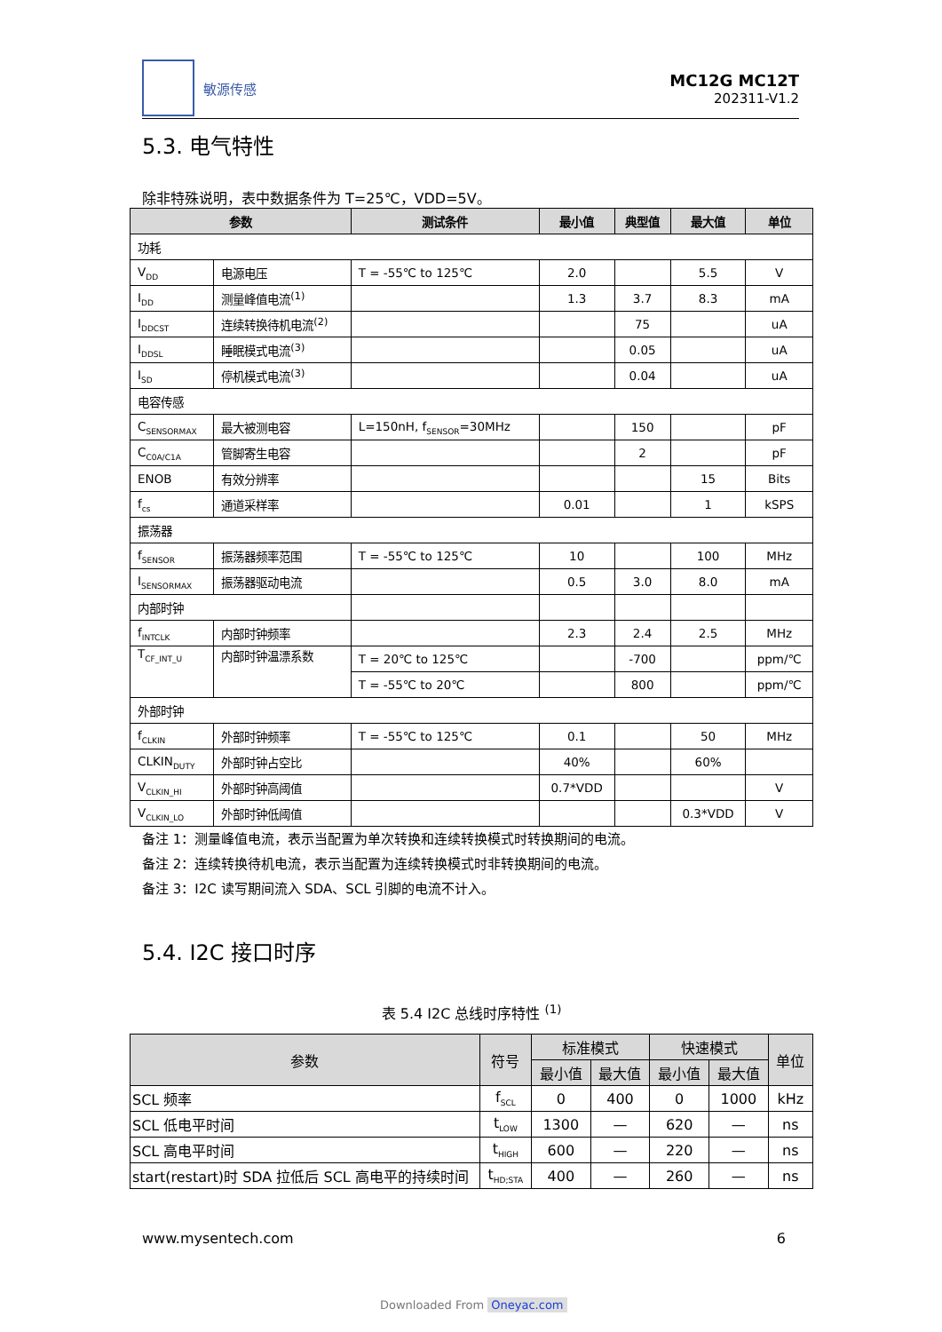敏源传感
MC12G MC12T
202311-V1.2
5.3. 电气特性
除非特殊说明，表中数据条件为 T=25℃，VDD=5V。
| 参数 | | 测试条件 | 最小值 | 典型值 | 最大值 | 单位 |
| --- | --- | --- | --- | --- | --- | --- |
| 功耗 | | | | | | |
| V<sub>DD</sub> | 电源电压 | T = -55℃ to 125℃ | 2.0 | | 5.5 | V |
| I<sub>DD</sub> | 测量峰值电流<sup>(1)</sup> | | 1.3 | 3.7 | 8.3 | mA |
| I<sub>DDCST</sub> | 连续转换待机电流<sup>(2)</sup> | | | 75 | | uA |
| I<sub>DDSL</sub> | 睡眠模式电流<sup>(3)</sup> | | | 0.05 | | uA |
| I<sub>SD</sub> | 停机模式电流<sup>(3)</sup> | | | 0.04 | | uA |
| 电容传感 | | | | | | |
| C<sub>SENSORMAX</sub> | 最大被测电容 | L=150nH, f<sub>SENSOR</sub>=30MHz | | 150 | | pF |
| C<sub>C0A/C1A</sub> | 管脚寄生电容 | | | 2 | | pF |
| ENOB | 有效分辨率 | | | | 15 | Bits |
| f<sub>cs</sub> | 通道采样率 | | 0.01 | | 1 | kSPS |
| 振荡器 | | | | | | |
| f<sub>SENSOR</sub> | 振荡器频率范围 | T = -55℃ to 125℃ | 10 | | 100 | MHz |
| I<sub>SENSORMAX</sub> | 振荡器驱动电流 | | 0.5 | 3.0 | 8.0 | mA |
| 内部时钟 | | | | | | |
| f<sub>INTCLK</sub> | 内部时钟频率 | | 2.3 | 2.4 | 2.5 | MHz |
| T<sub>CF_INT_U</sub> | 内部时钟温漂系数 | T = 20℃ to 125℃ | | -700 | | ppm/℃ |
| | | T = -55℃ to 20℃ | | 800 | | ppm/℃ |
| 外部时钟 | | | | | | |
| f<sub>CLKIN</sub> | 外部时钟频率 | T = -55℃ to 125℃ | 0.1 | | 50 | MHz |
| CLKIN<sub>DUTY</sub> | 外部时钟占空比 | | 40% | | 60% | |
| V<sub>CLKIN_HI</sub> | 外部时钟高阈值 | | 0.7*VDD | | | V |
| V<sub>CLKIN_LO</sub> | 外部时钟低阈值 | | | | 0.3*VDD | V |
备注 1：测量峰值电流，表示当配置为单次转换和连续转换模式时转换期间的电流。
备注 2：连续转换待机电流，表示当配置为连续转换模式时非转换期间的电流。
备注 3：I2C 读写期间流入 SDA、SCL 引脚的电流不计入。
5.4. I2C 接口时序
表 5.4 I2C 总线时序特性 <sup>(1)</sup>
| 参数 | 符号 | 标准模式 | | 快速模式 | | 单位 |
| --- | --- | --- | --- | --- | --- | --- |
| | | 最小值 | 最大值 | 最小值 | 最大值 | |
| SCL 频率 | f<sub>SCL</sub> | 0 | 400 | 0 | 1000 | kHz |
| SCL 低电平时间 | t<sub>LOW</sub> | 1300 | — | 620 | — | ns |
| SCL 高电平时间 | t<sub>HIGH</sub> | 600 | — | 220 | — | ns |
| start(restart)时 SDA 拉低后 SCL 高电平的持续时间 | t<sub>HD;STA</sub> | 400 | — | 260 | — | ns |
www.mysentech.com 6
Downloaded From Oneyac.com